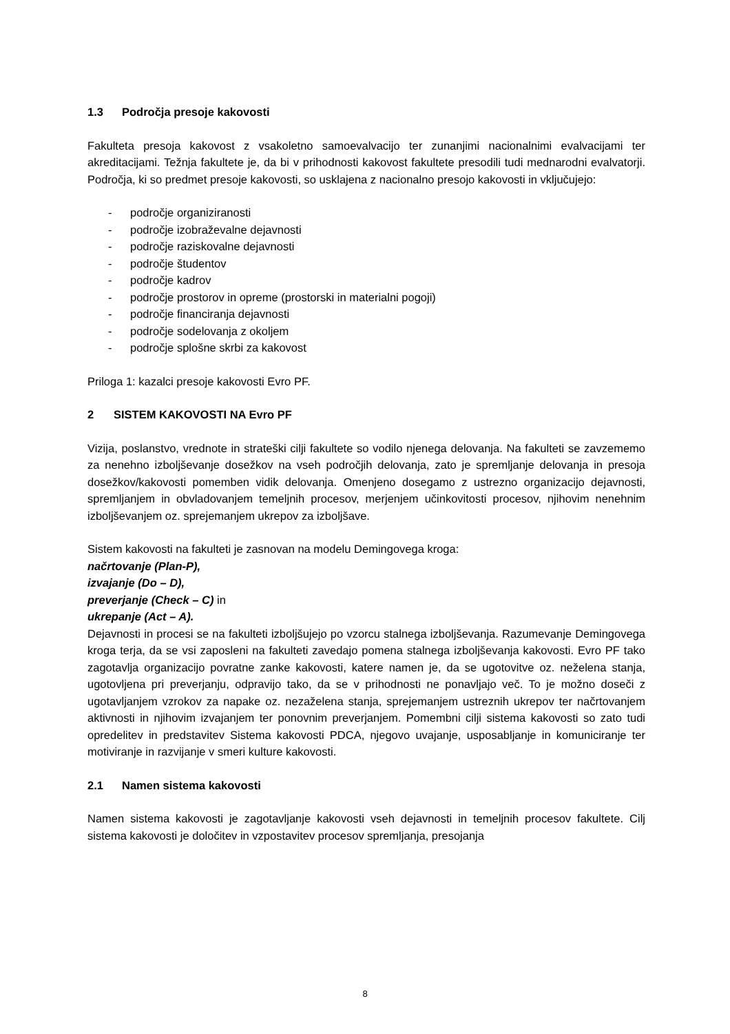1.3 Področja presoje kakovosti
Fakulteta presoja kakovost z vsakoletno samoevalvacijo ter zunanjimi nacionalnimi evalvacijami ter akreditacijami. Težnja fakultete je, da bi v prihodnosti kakovost fakultete presodili tudi mednarodni evalvatorji. Področja, ki so predmet presoje kakovosti, so usklajena z nacionalno presojo kakovosti in vključujejo:
- področje organiziranosti
- področje izobraževalne dejavnosti
- področje raziskovalne dejavnosti
- področje študentov
- področje kadrov
- področje prostorov in opreme (prostorski in materialni pogoji)
- področje financiranja dejavnosti
- področje sodelovanja z okoljem
- področje splošne skrbi za kakovost
Priloga 1: kazalci presoje kakovosti Evro PF.
2 SISTEM KAKOVOSTI NA Evro PF
Vizija, poslanstvo, vrednote in strateški cilji fakultete so vodilo njenega delovanja. Na fakulteti se zavzememo za nenehno izboljševanje dosežkov na vseh področjih delovanja, zato je spremljanje delovanja in presoja dosežkov/kakovosti pomemben vidik delovanja. Omenjeno dosegamo z ustrezno organizacijo dejavnosti, spremljanjem in obvladovanjem temeljnih procesov, merjenjem učinkovitosti procesov, njihovim nenehnim izboljševanjem oz. sprejemanjem ukrepov za izboljšave.
Sistem kakovosti na fakulteti je zasnovan na modelu Demingovega kroga:
načrtovanje (Plan-P),
izvajanje (Do – D),
preverjanje (Check – C) in
ukrepanje (Act – A).
Dejavnosti in procesi se na fakulteti izboljšujejo po vzorcu stalnega izboljševanja. Razumevanje Demingovega kroga terja, da se vsi zaposleni na fakulteti zavedajo pomena stalnega izboljševanja kakovosti. Evro PF tako zagotavlja organizacijo povratne zanke kakovosti, katere namen je, da se ugotovitve oz. neželena stanja, ugotovljena pri preverjanju, odpravijo tako, da se v prihodnosti ne ponavljajo več. To je možno doseči z ugotavljanjem vzrokov za napake oz. nezaželena stanja, sprejemanjem ustreznih ukrepov ter načrtovanjem aktivnosti in njihovim izvajanjem ter ponovnim preverjanjem. Pomembni cilji sistema kakovosti so zato tudi opredelitev in predstavitev Sistema kakovosti PDCA, njegovo uvajanje, usposabljanje in komuniciranje ter motiviranje in razvijanje v smeri kulture kakovosti.
2.1 Namen sistema kakovosti
Namen sistema kakovosti je zagotavljanje kakovosti vseh dejavnosti in temeljnih procesov fakultete. Cilj sistema kakovosti je določitev in vzpostavitev procesov spremljanja, presojanja
8